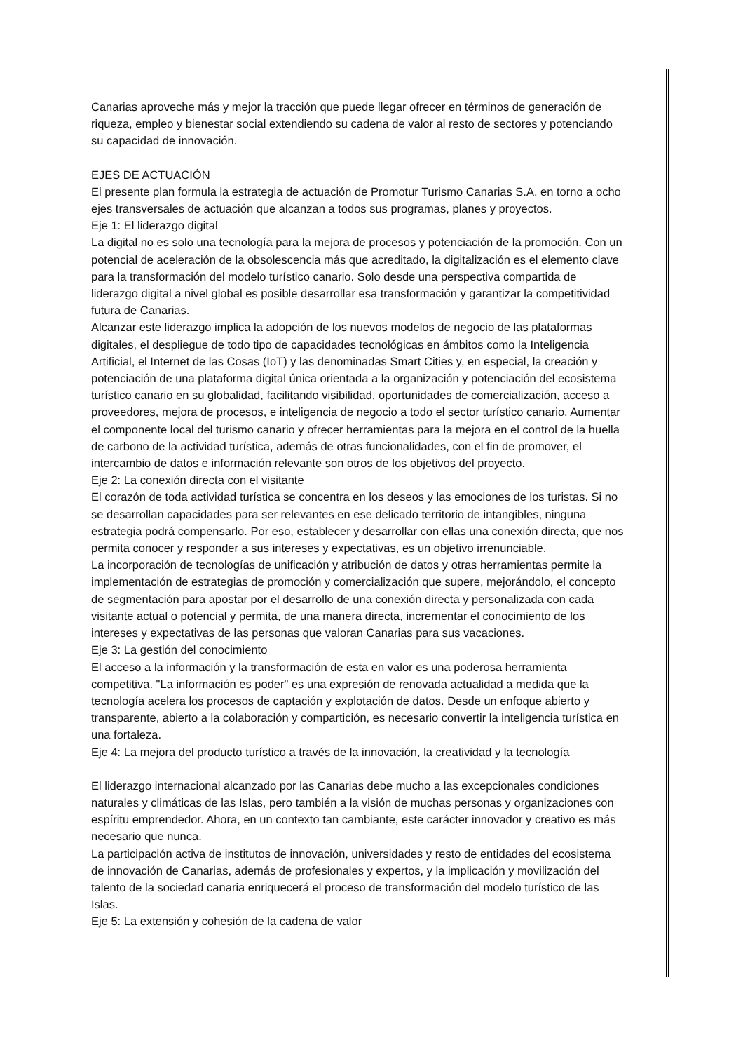Canarias aproveche más y mejor la tracción que puede llegar ofrecer en términos de generación de riqueza, empleo y bienestar social extendiendo su cadena de valor al resto de sectores y potenciando su capacidad de innovación.
EJES DE ACTUACIÓN
El presente plan formula la estrategia de actuación de Promotur Turismo Canarias S.A. en torno a ocho ejes transversales de actuación que alcanzan a todos sus programas, planes y proyectos.
Eje 1: El liderazgo digital
La digital no es solo una tecnología para la mejora de procesos y potenciación de la promoción. Con un potencial de aceleración de la obsolescencia más que acreditado, la digitalización es el elemento clave para la transformación del modelo turístico canario. Solo desde una perspectiva compartida de liderazgo digital a nivel global es posible desarrollar esa transformación y garantizar la competitividad futura de Canarias.
Alcanzar este liderazgo implica la adopción de los nuevos modelos de negocio de las plataformas digitales, el despliegue de todo tipo de capacidades tecnológicas en ámbitos como la Inteligencia Artificial, el Internet de las Cosas (IoT) y las denominadas Smart Cities y, en especial, la creación y potenciación de una plataforma digital única orientada a la organización y potenciación del ecosistema turístico canario en su globalidad, facilitando visibilidad, oportunidades de comercialización, acceso a proveedores, mejora de procesos, e inteligencia de negocio a todo el sector turístico canario. Aumentar el componente local del turismo canario y ofrecer herramientas para la mejora en el control de la huella de carbono de la actividad turística, además de otras funcionalidades, con el fin de promover, el intercambio de datos e información relevante son otros de los objetivos del proyecto.
Eje 2: La conexión directa con el visitante
El corazón de toda actividad turística se concentra en los deseos y las emociones de los turistas. Si no se desarrollan capacidades para ser relevantes en ese delicado territorio de intangibles, ninguna estrategia podrá compensarlo. Por eso, establecer y desarrollar con ellas una conexión directa, que nos permita conocer y responder a sus intereses y expectativas, es un objetivo irrenunciable.
La incorporación de tecnologías de unificación y atribución de datos y otras herramientas permite la implementación de estrategias de promoción y comercialización que supere, mejorándolo, el concepto de segmentación para apostar por el desarrollo de una conexión directa y personalizada con cada visitante actual o potencial y permita, de una manera directa, incrementar el conocimiento de los intereses y expectativas de las personas que valoran Canarias para sus vacaciones.
Eje 3: La gestión del conocimiento
El acceso a la información y la transformación de esta en valor es una poderosa herramienta competitiva. "La información es poder" es una expresión de renovada actualidad a medida que la tecnología acelera los procesos de captación y explotación de datos. Desde un enfoque abierto y transparente, abierto a la colaboración y compartición, es necesario convertir la inteligencia turística en una fortaleza.
Eje 4: La mejora del producto turístico a través de la innovación, la creatividad y la tecnología
El liderazgo internacional alcanzado por las Canarias debe mucho a las excepcionales condiciones naturales y climáticas de las Islas, pero también a la visión de muchas personas y organizaciones con espíritu emprendedor. Ahora, en un contexto tan cambiante, este carácter innovador y creativo es más necesario que nunca.
La participación activa de institutos de innovación, universidades y resto de entidades del ecosistema de innovación de Canarias, además de profesionales y expertos, y la implicación y movilización del talento de la sociedad canaria enriquecerá el proceso de transformación del modelo turístico de las Islas.
Eje 5: La extensión y cohesión de la cadena de valor